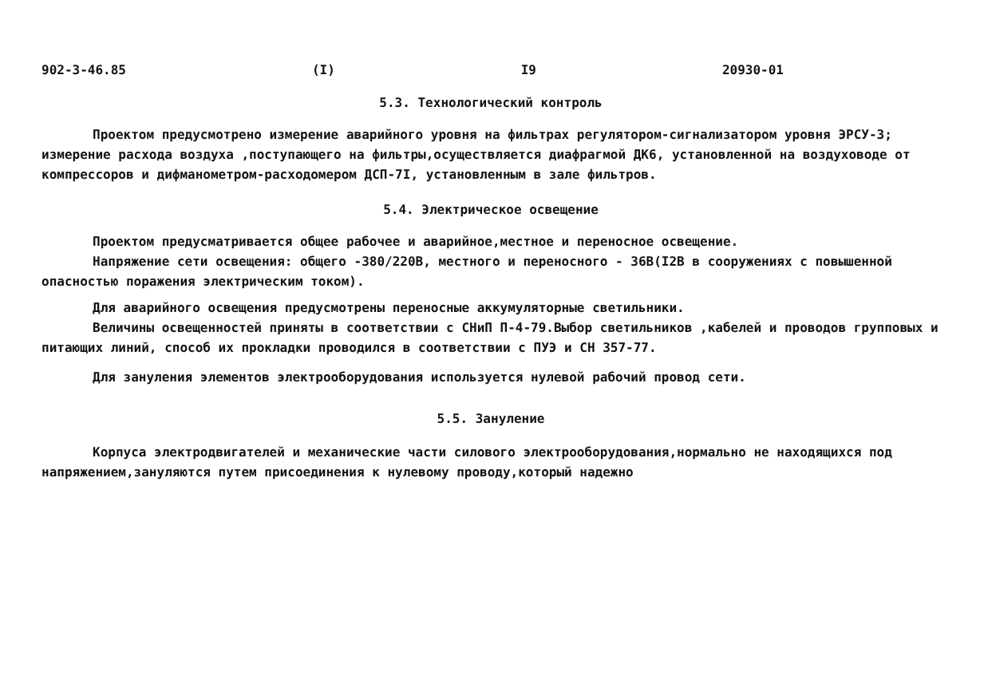902-3-46.85 (I) I9 20930-01
5.3. Технологический контроль
Проектом предусмотрено измерение аварийного уровня на фильтрах регулятором-сигнализатором уровня ЭРСУ-3; измерение расхода воздуха ,поступающего на фильтры,осуществляется диафрагмой ДК6, установленной на воздуховоде от компрессоров и дифманометром-расходомером ДСП-7I, установленным в зале фильтров.
5.4. Электрическое освещение
Проектом предусматривается общее рабочее и аварийное,местное и переносное освещение.
Напряжение сети освещения: общего -380/220В, местного и переносного - 36В(I2В в сооружениях с повышенной опасностью поражения электрическим током).
Для аварийного освещения предусмотрены переносные аккумуляторные светильники.
Величины освещенностей приняты в соответствии с СНиП П-4-79.Выбор светильников ,кабелей и проводов групповых и питающих линий, способ их прокладки проводился в соответствии с ПУЭ и СН 357-77.
Для зануления элементов электрооборудования используется нулевой рабочий провод сети.
5.5. Зануление
Корпуса электродвигателей и механические части силового электрооборудования,нормально не находящихся под напряжением,зануляются путем присоединения к нулевому проводу,который надежно